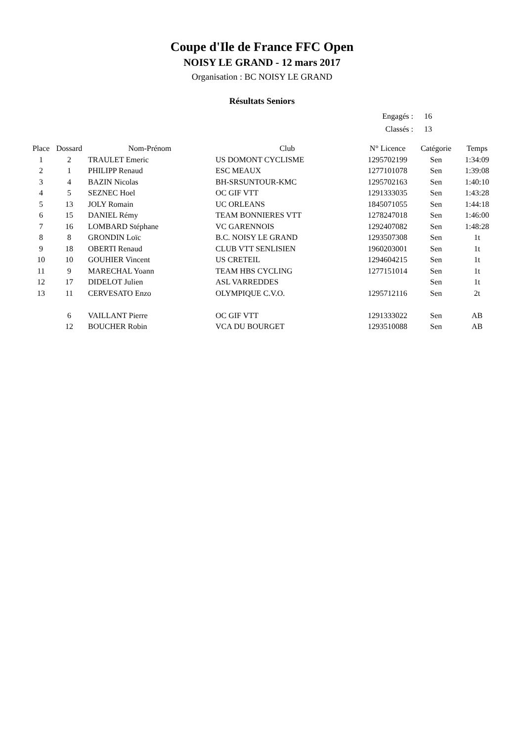Coupe d'Ile de France FFC Open
NOISY LE GRAND - 12 mars 2017
Organisation : BC NOISY LE GRAND
Résultats Seniors
| Engagés : | 16 |
| Classés : | 13 |
| Place | Dossard | Nom-Prénom | Club | N° Licence | Catégorie | Temps |
| --- | --- | --- | --- | --- | --- | --- |
| 1 | 2 | TRAULET Emeric | US DOMONT CYCLISME | 1295702199 | Sen | 1:34:09 |
| 2 | 1 | PHILIPP Renaud | ESC MEAUX | 1277101078 | Sen | 1:39:08 |
| 3 | 4 | BAZIN Nicolas | BH-SRSUNTOUR-KMC | 1295702163 | Sen | 1:40:10 |
| 4 | 5 | SEZNEC Hoel | OC GIF VTT | 1291333035 | Sen | 1:43:28 |
| 5 | 13 | JOLY Romain | UC ORLEANS | 1845071055 | Sen | 1:44:18 |
| 6 | 15 | DANIEL Rémy | TEAM BONNIERES VTT | 1278247018 | Sen | 1:46:00 |
| 7 | 16 | LOMBARD Stéphane | VC GARENNOIS | 1292407082 | Sen | 1:48:28 |
| 8 | 8 | GRONDIN Loïc | B.C. NOISY LE GRAND | 1293507308 | Sen | 1t |
| 9 | 18 | OBERTI Renaud | CLUB VTT SENLISIEN | 1960203001 | Sen | 1t |
| 10 | 10 | GOUHIER Vincent | US CRETEIL | 1294604215 | Sen | 1t |
| 11 | 9 | MARECHAL Yoann | TEAM HBS CYCLING | 1277151014 | Sen | 1t |
| 12 | 17 | DIDELOT Julien | ASL VARREDDES | | Sen | 1t |
| 13 | 11 | CERVESATO Enzo | OLYMPIQUE C.V.O. | 1295712116 | Sen | 2t |
| | 6 | VAILLANT Pierre | OC GIF VTT | 1291333022 | Sen | AB |
| | 12 | BOUCHER Robin | VCA DU BOURGET | 1293510088 | Sen | AB |